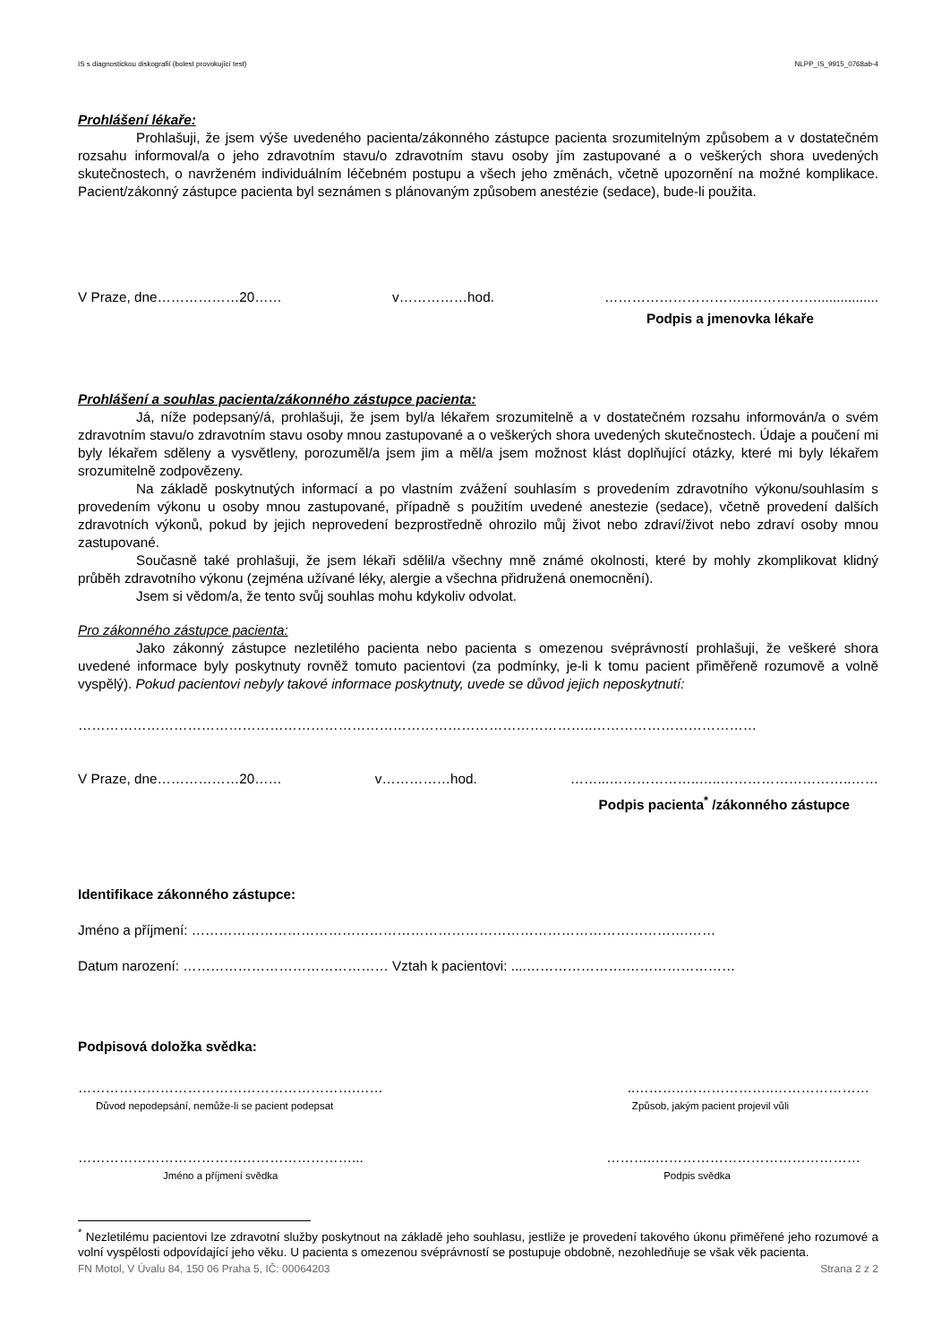IS s diagnostickou diskografií (bolest provokující test) NLPP_IS_9915_0768ab-4
Prohlášení lékaře:
Prohlašuji, že jsem výše uvedeného pacienta/zákonného zástupce pacienta srozumitelným způsobem a v dostatečném rozsahu informoval/a o jeho zdravotním stavu/o zdravotním stavu osoby jím zastupované a o veškerých shora uvedených skutečnostech, o navrženém individuálním léčebném postupu a všech jeho změnách, včetně upozornění na možné komplikace. Pacient/zákonný zástupce pacienta byl seznámen s plánovaným způsobem anestézie (sedace), bude-li použita.
V Praze, dne………………20…… v……………hod. …………………………..……………................
Podpis a jmenovka lékaře
Prohlášení a souhlas pacienta/zákonného zástupce pacienta:
Já, níže podepsaný/á, prohlašuji, že jsem byl/a lékařem srozumitelně a v dostatečném rozsahu informován/a o svém zdravotním stavu/o zdravotním stavu osoby mnou zastupované a o veškerých shora uvedených skutečnostech. Údaje a poučení mi byly lékařem sděleny a vysvětleny, porozuměl/a jsem jim a měl/a jsem možnost klást doplňující otázky, které mi byly lékařem srozumitelně zodpovězeny.
Na základě poskytnutých informací a po vlastním zvážení souhlasím s provedením zdravotního výkonu/souhlasím s provedením výkonu u osoby mnou zastupované, případně s použitím uvedené anestezie (sedace), včetně provedení dalších zdravotních výkonů, pokud by jejich neprovedení bezprostředně ohrozilo můj život nebo zdraví/život nebo zdraví osoby mnou zastupované.
Současně také prohlašuji, že jsem lékaři sdělil/a všechny mně známé okolnosti, které by mohly zkomplikovat klidný průběh zdravotního výkonu (zejména užívané léky, alergie a všechna přidružená onemocnění).
Jsem si vědom/a, že tento svůj souhlas mohu kdykoliv odvolat.
Pro zákonného zástupce pacienta:
Jako zákonný zástupce nezletilého pacienta nebo pacienta s omezenou svéprávností prohlašuji, že veškeré shora uvedené informace byly poskytnuty rovněž tomuto pacientovi (za podmínky, je-li k tomu pacient přiměřeně rozumově a volně vyspělý). Pokud pacientovi nebyly takové informace poskytnuty, uvede se důvod jejich neposkytnutí:
…………………………………………………………………………………………………..………………………………
V Praze, dne………………20…… v……………hod. ……...………………..…..………………………..……
Podpis pacienta<sup>*</sup> /zákonného zástupce
Identifikace zákonného zástupce:
Jméno a příjmení: ……………………………………………………………………………………………….……
Datum narození: ……………………………………… Vztah k pacientovi: ....………………….……………………
Podpisová doložka svědka:
…………………………………………………….……..………..………………..…………………
Důvod nepodepsání, nemůže-li se pacient podepsat Způsob, jakým pacient projevil vůli
……………………………………………………... ………..………………………………………
Jméno a příjmení svědka Podpis svědka
<sup>*</sup> Nezletilému pacientovi lze zdravotní služby poskytnout na základě jeho souhlasu, jestliže je provedení takového úkonu přiměřené jeho rozumové a volní vyspělosti odpovídající jeho věku. U pacienta s omezenou svéprávností se postupuje obdobně, nezohledňuje se však věk pacienta.
FN Motol, V Úvalu 84, 150 06 Praha 5, IČ: 00064203 Strana 2 z 2